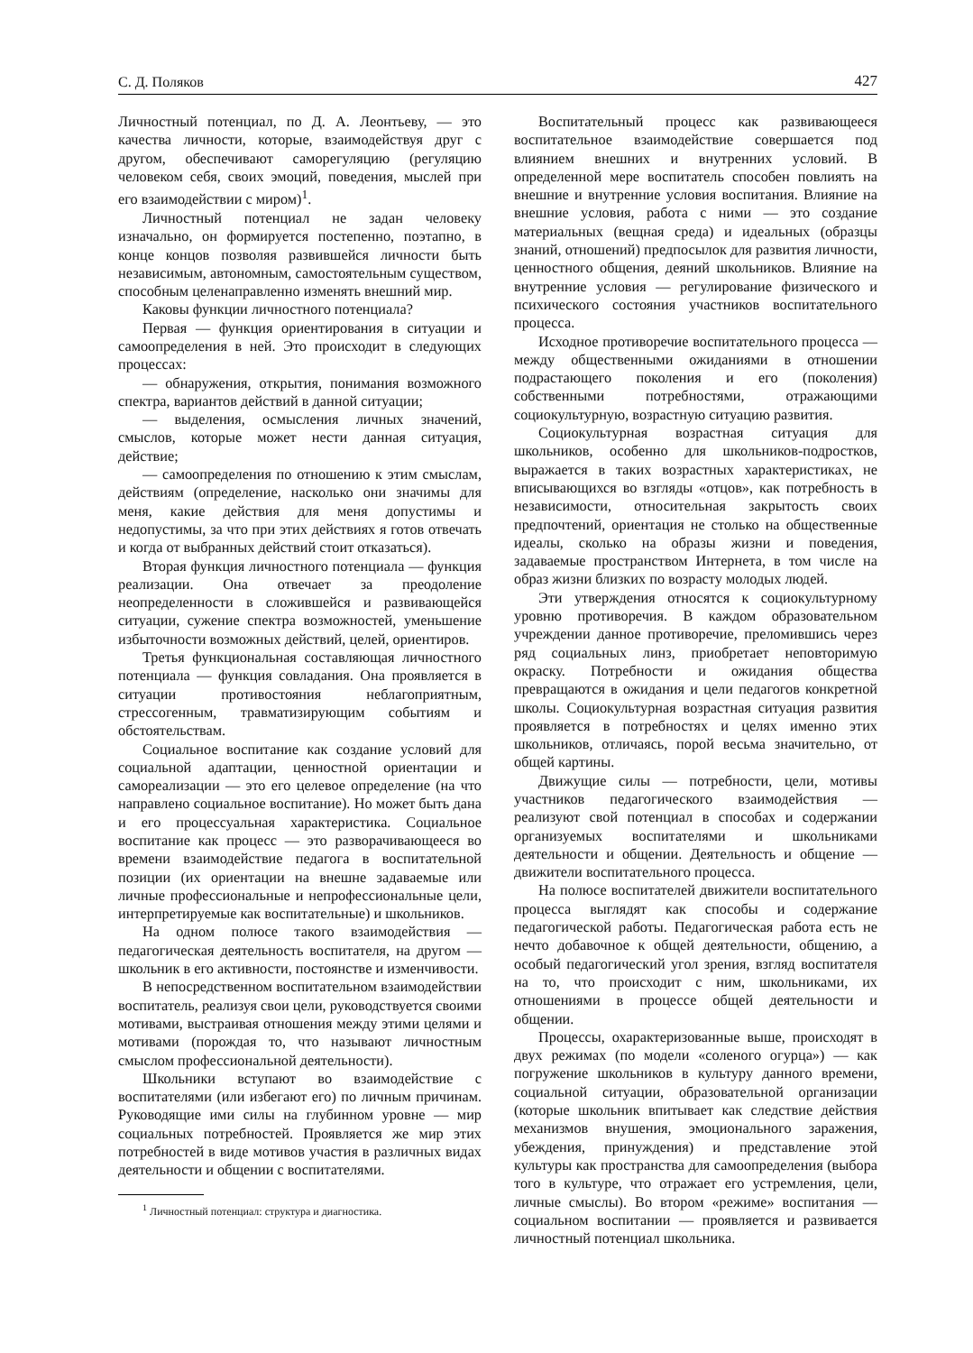С. Д. Поляков 427
Личностный потенциал, по Д. А. Леонтьеву, — это качества личности, которые, взаимодействуя друг с другом, обеспечивают саморегуляцию (регуляцию человеком себя, своих эмоций, поведения, мыслей при его взаимодействии с миром)<sup>1</sup>.
Личностный потенциал не задан человеку изначально, он формируется постепенно, поэтапно, в конце концов позволяя развившейся личности быть независимым, автономным, самостоятельным существом, способным целенаправленно изменять внешний мир.
Каковы функции личностного потенциала?
Первая — функция ориентирования в ситуации и самоопределения в ней. Это происходит в следующих процессах:
— обнаружения, открытия, понимания возможного спектра, вариантов действий в данной ситуации;
— выделения, осмысления личных значений, смыслов, которые может нести данная ситуация, действие;
— самоопределения по отношению к этим смыслам, действиям (определение, насколько они значимы для меня, какие действия для меня допустимы и недопустимы, за что при этих действиях я готов отвечать и когда от выбранных действий стоит отказаться).
Вторая функция личностного потенциала — функция реализации. Она отвечает за преодоление неопределенности в сложившейся и развивающейся ситуации, сужение спектра возможностей, уменьшение избыточности возможных действий, целей, ориентиров.
Третья функциональная составляющая личностного потенциала — функция совладания. Она проявляется в ситуации противостояния неблагоприятным, стрессогенным, травматизирующим событиям и обстоятельствам.
Социальное воспитание как создание условий для социальной адаптации, ценностной ориентации и самореализации — это его целевое определение (на что направлено социальное воспитание). Но может быть дана и его процессуальная характеристика. Социальное воспитание как процесс — это разворачивающееся во времени взаимодействие педагога в воспитательной позиции (их ориентации на внешне задаваемые или личные профессиональные и непрофессиональные цели, интерпретируемые как воспитательные) и школьников.
На одном полюсе такого взаимодействия — педагогическая деятельность воспитателя, на другом — школьник в его активности, постоянстве и изменчивости.
В непосредственном воспитательном взаимодействии воспитатель, реализуя свои цели, руководствуется своими мотивами, выстраивая отношения между этими целями и мотивами (порождая то, что называют личностным смыслом профессиональной деятельности).
Школьники вступают во взаимодействие с воспитателями (или избегают его) по личным причинам. Руководящие ими силы на глубинном уровне — мир социальных потребностей. Проявляется же мир этих потребностей в виде мотивов участия в различных видах деятельности и общении с воспитателями.
<sup>1</sup> Личностный потенциал: структура и диагностика.
Воспитательный процесс как развивающееся воспитательное взаимодействие совершается под влиянием внешних и внутренних условий. В определенной мере воспитатель способен повлиять на внешние и внутренние условия воспитания. Влияние на внешние условия, работа с ними — это создание материальных (вещная среда) и идеальных (образцы знаний, отношений) предпосылок для развития личности, ценностного общения, деяний школьников. Влияние на внутренние условия — регулирование физического и психического состояния участников воспитательного процесса.
Исходное противоречие воспитательного процесса — между общественными ожиданиями в отношении подрастающего поколения и его (поколения) собственными потребностями, отражающими социокультурную, возрастную ситуацию развития.
Социокультурная возрастная ситуация для школьников, особенно для школьников-подростков, выражается в таких возрастных характеристиках, не вписывающихся во взгляды «отцов», как потребность в независимости, относительная закрытость своих предпочтений, ориентация не столько на общественные идеалы, сколько на образы жизни и поведения, задаваемые пространством Интернета, в том числе на образ жизни близких по возрасту молодых людей.
Эти утверждения относятся к социокультурному уровню противоречия. В каждом образовательном учреждении данное противоречие, преломившись через ряд социальных линз, приобретает неповторимую окраску. Потребности и ожидания общества превращаются в ожидания и цели педагогов конкретной школы. Социокультурная возрастная ситуация развития проявляется в потребностях и целях именно этих школьников, отличаясь, порой весьма значительно, от общей картины.
Движущие силы — потребности, цели, мотивы участников педагогического взаимодействия — реализуют свой потенциал в способах и содержании организуемых воспитателями и школьниками деятельности и общении. Деятельность и общение — движители воспитательного процесса.
На полюсе воспитателей движители воспитательного процесса выглядят как способы и содержание педагогической работы. Педагогическая работа есть не нечто добавочное к общей деятельности, общению, а особый педагогический угол зрения, взгляд воспитателя на то, что происходит с ним, школьниками, их отношениями в процессе общей деятельности и общении.
Процессы, охарактеризованные выше, происходят в двух режимах (по модели «соленого огурца») — как погружение школьников в культуру данного времени, социальной ситуации, образовательной организации (которые школьник впитывает как следствие действия механизмов внушения, эмоционального заражения, убеждения, принуждения) и представление этой культуры как пространства для самоопределения (выбора того в культуре, что отражает его устремления, цели, личные смыслы). Во втором «режиме» воспитания — социальном воспитании — проявляется и развивается личностный потенциал школьника.